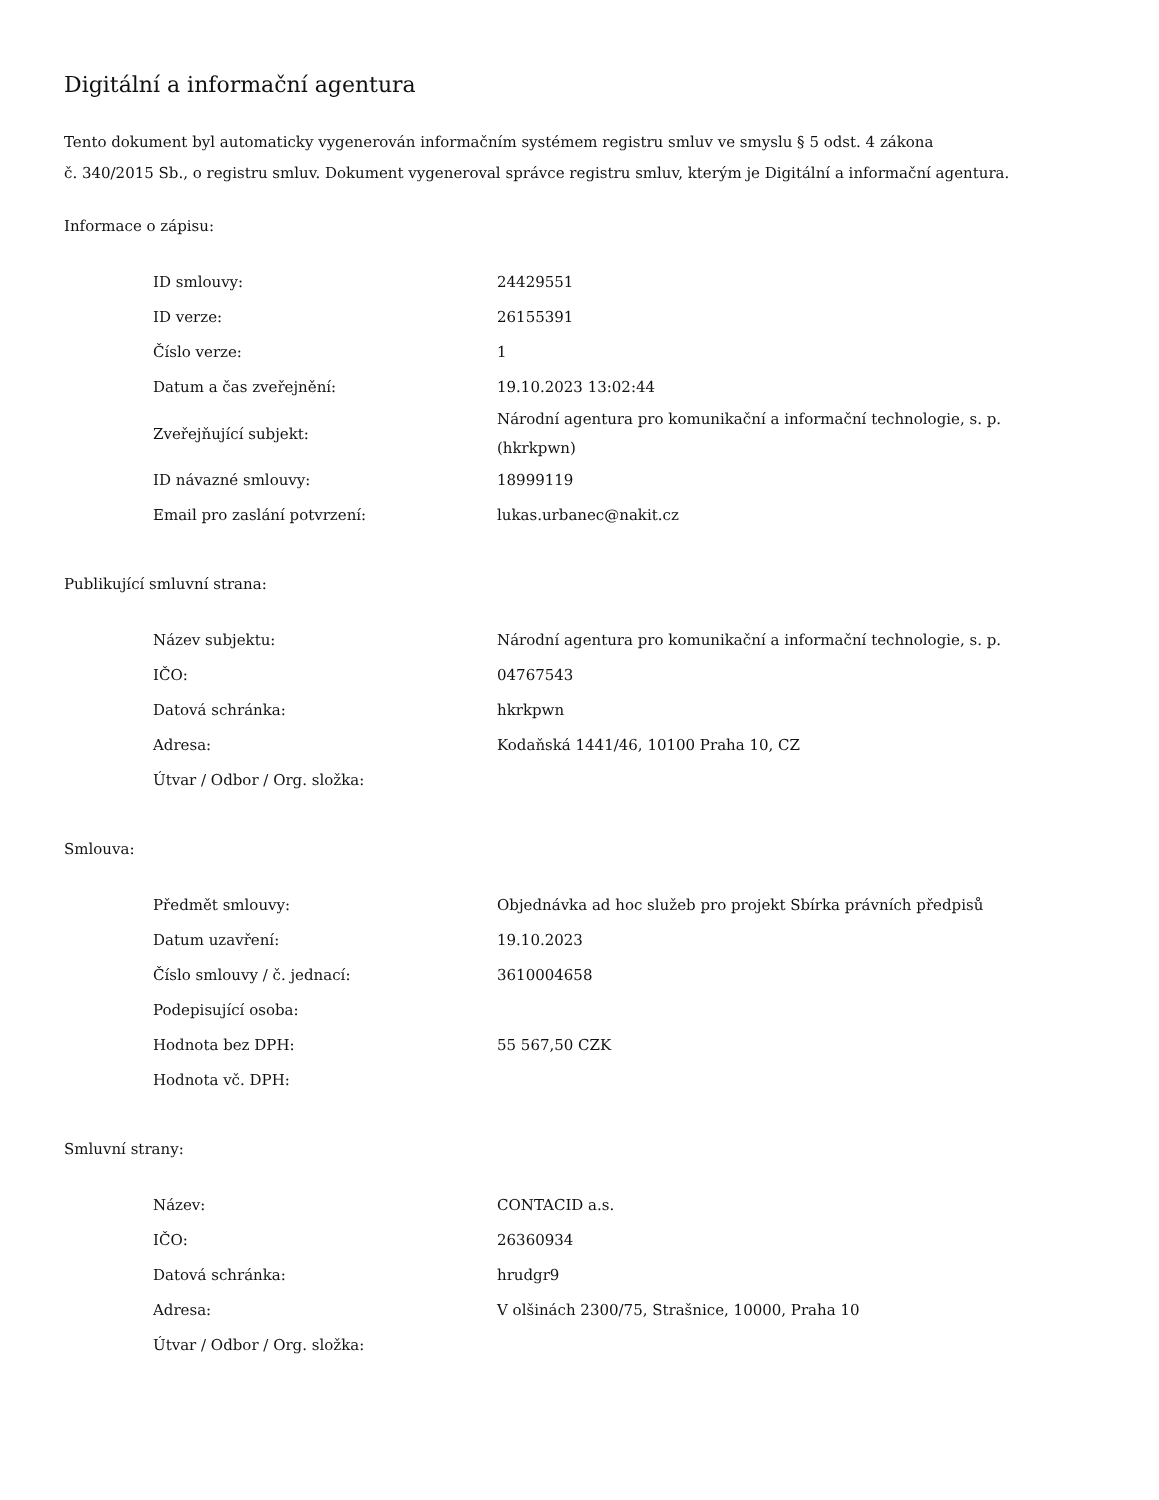Digitální a informační agentura
Tento dokument byl automaticky vygenerován informačním systémem registru smluv ve smyslu § 5 odst. 4 zákona
č. 340/2015 Sb., o registru smluv. Dokument vygeneroval správce registru smluv, kterým je Digitální a informační agentura.
Informace o zápisu:
| ID smlouvy: | 24429551 |
| ID verze: | 26155391 |
| Číslo verze: | 1 |
| Datum a čas zveřejnění: | 19.10.2023 13:02:44 |
| Zveřejňující subjekt: | Národní agentura pro komunikační a informační technologie, s. p. (hkrkpwn) |
| ID návazné smlouvy: | 18999119 |
| Email pro zaslání potvrzení: | lukas.urbanec@nakit.cz |
Publikující smluvní strana:
| Název subjektu: | Národní agentura pro komunikační a informační technologie, s. p. |
| IČO: | 04767543 |
| Datová schránka: | hkrkpwn |
| Adresa: | Kodaňská 1441/46, 10100 Praha 10, CZ |
| Útvar / Odbor / Org. složka: | |
Smlouva:
| Předmět smlouvy: | Objednávka ad hoc služeb pro projekt Sbírka právních předpisů |
| Datum uzavření: | 19.10.2023 |
| Číslo smlouvy / č. jednací: | 3610004658 |
| Podepisující osoba: | |
| Hodnota bez DPH: | 55 567,50 CZK |
| Hodnota vč. DPH: | |
Smluvní strany:
| Název: | CONTACID a.s. |
| IČO: | 26360934 |
| Datová schránka: | hrudgr9 |
| Adresa: | V olšinách 2300/75, Strašnice, 10000, Praha 10 |
| Útvar / Odbor / Org. složka: | |